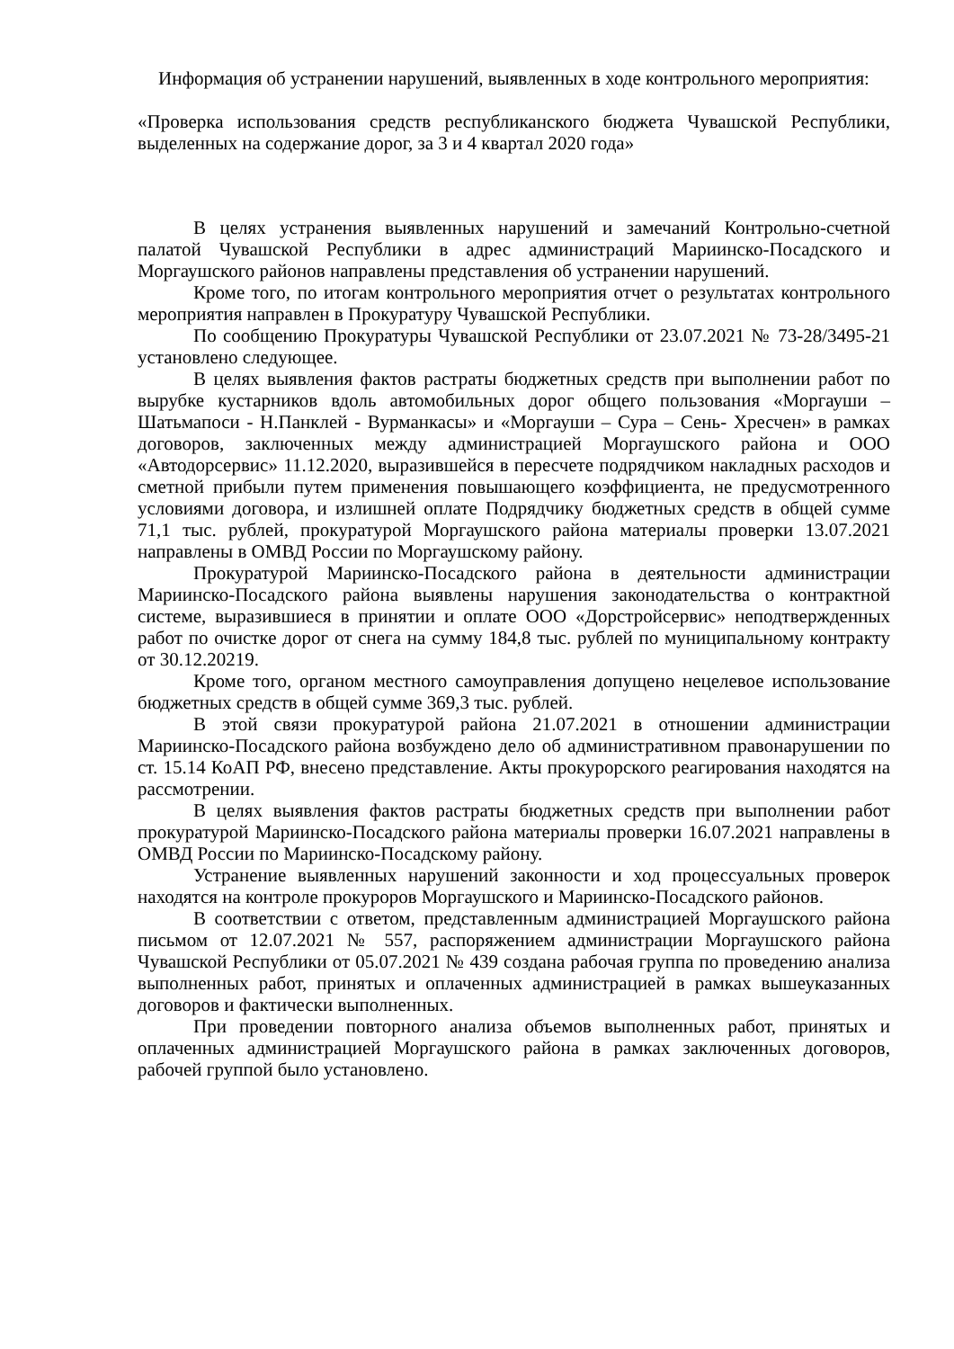Информация об устранении нарушений, выявленных в ходе контрольного мероприятия:
«Проверка использования средств республиканского бюджета Чувашской Республики, выделенных на содержание дорог, за 3 и 4 квартал 2020 года»
В целях устранения выявленных нарушений и замечаний Контрольно-счетной палатой Чувашской Республики в адрес администраций Мариинско-Посадского и Моргаушского районов направлены представления об устранении нарушений.
Кроме того, по итогам контрольного мероприятия отчет о результатах контрольного мероприятия направлен в Прокуратуру Чувашской Республики.
По сообщению Прокуратуры Чувашской Республики от 23.07.2021 № 73-28/3495-21 установлено следующее.
В целях выявления фактов растраты бюджетных средств при выполнении работ по вырубке кустарников вдоль автомобильных дорог общего пользования «Моргауши – Шатьмапоси - Н.Панклей - Вурманкасы» и «Моргауши – Сура – Сень- Хресчен» в рамках договоров, заключенных между администрацией Моргаушского района и ООО «Автодорсервис» 11.12.2020, выразившейся в пересчете подрядчиком накладных расходов и сметной прибыли путем применения повышающего коэффициента, не предусмотренного условиями договора, и излишней оплате Подрядчику бюджетных средств в общей сумме 71,1 тыс. рублей, прокуратурой Моргаушского района материалы проверки 13.07.2021 направлены в ОМВД России по Моргаушскому району.
Прокуратурой Мариинско-Посадского района в деятельности администрации Мариинско-Посадского района выявлены нарушения законодательства о контрактной системе, выразившиеся в принятии и оплате ООО «Дорстройсервис» неподтвержденных работ по очистке дорог от снега на сумму 184,8 тыс. рублей по муниципальному контракту от 30.12.20219.
Кроме того, органом местного самоуправления допущено нецелевое использование бюджетных средств в общей сумме 369,3 тыс. рублей.
В этой связи прокуратурой района 21.07.2021 в отношении администрации Мариинско-Посадского района возбуждено дело об административном правонарушении по ст. 15.14 КоАП РФ, внесено представление. Акты прокурорского реагирования находятся на рассмотрении.
В целях выявления фактов растраты бюджетных средств при выполнении работ прокуратурой Мариинско-Посадского района материалы проверки 16.07.2021 направлены в ОМВД России по Мариинско-Посадскому району.
Устранение выявленных нарушений законности и ход процессуальных проверок находятся на контроле прокуроров Моргаушского и Мариинско-Посадского районов.
В соответствии с ответом, представленным администрацией Моргаушского района письмом от 12.07.2021 № 557, распоряжением администрации Моргаушского района Чувашской Республики от 05.07.2021 № 439 создана рабочая группа по проведению анализа выполненных работ, принятых и оплаченных администрацией в рамках вышеуказанных договоров и фактически выполненных.
При проведении повторного анализа объемов выполненных работ, принятых и оплаченных администрацией Моргаушского района в рамках заключенных договоров, рабочей группой было установлено.